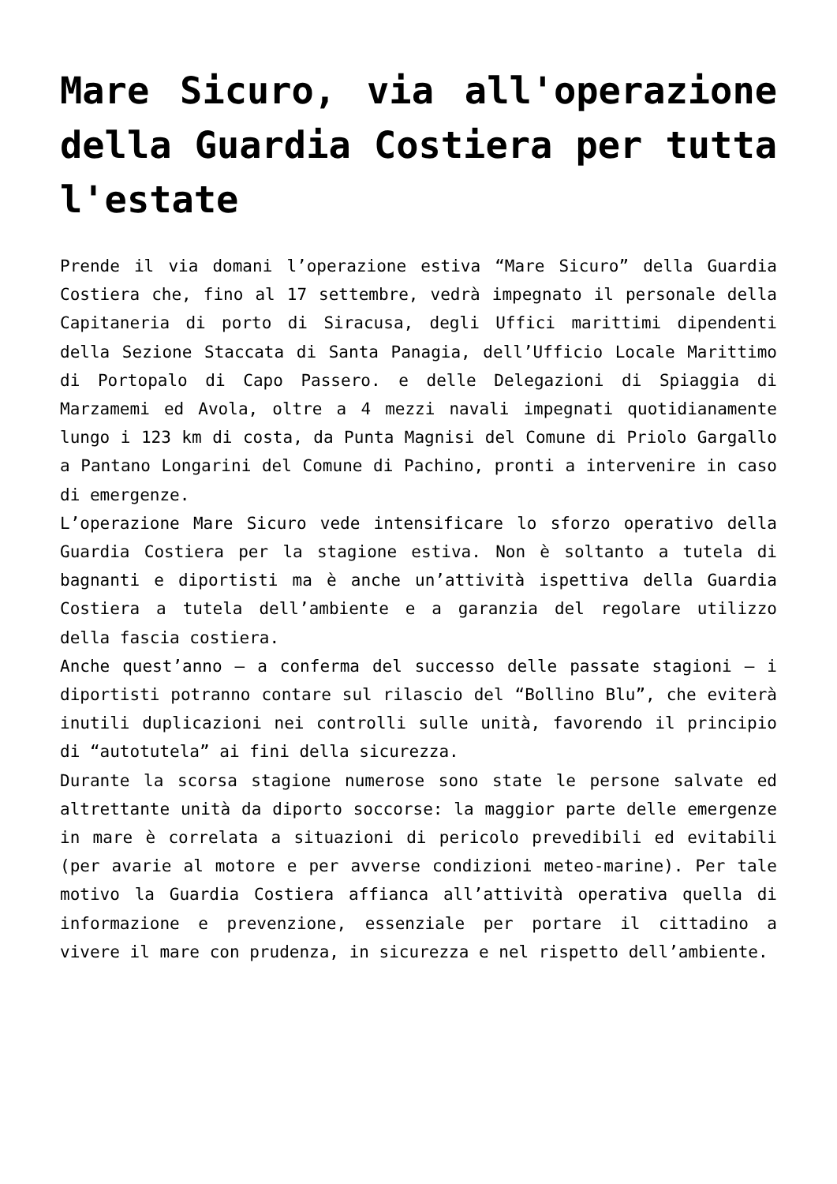Mare Sicuro, via all'operazione della Guardia Costiera per tutta l'estate
Prende il via domani l’operazione estiva “Mare Sicuro” della Guardia Costiera che, fino al 17 settembre, vedrà impegnato il personale della Capitaneria di porto di Siracusa, degli Uffici marittimi dipendenti della Sezione Staccata di Santa Panagia, dell’Ufficio Locale Marittimo di Portopalo di Capo Passero. e delle Delegazioni di Spiaggia di Marzamemi ed Avola, oltre a 4 mezzi navali impegnati quotidianamente lungo i 123 km di costa, da Punta Magnisi del Comune di Priolo Gargallo a Pantano Longarini del Comune di Pachino, pronti a intervenire in caso di emergenze.
L’operazione Mare Sicuro vede intensificare lo sforzo operativo della Guardia Costiera per la stagione estiva. Non è soltanto a tutela di bagnanti e diportisti ma è anche un’attività ispettiva della Guardia Costiera a tutela dell’ambiente e a garanzia del regolare utilizzo della fascia costiera.
Anche quest’anno – a conferma del successo delle passate stagioni – i diportisti potranno contare sul rilascio del “Bollino Blu”, che eviterà inutili duplicazioni nei controlli sulle unità, favorendo il principio di “autotutela” ai fini della sicurezza.
Durante la scorsa stagione numerose sono state le persone salvate ed altrettante unità da diporto soccorse: la maggior parte delle emergenze in mare è correlata a situazioni di pericolo prevedibili ed evitabili (per avarie al motore e per avverse condizioni meteo-marine). Per tale motivo la Guardia Costiera affianca all’attività operativa quella di informazione e prevenzione, essenziale per portare il cittadino a vivere il mare con prudenza, in sicurezza e nel rispetto dell’ambiente.